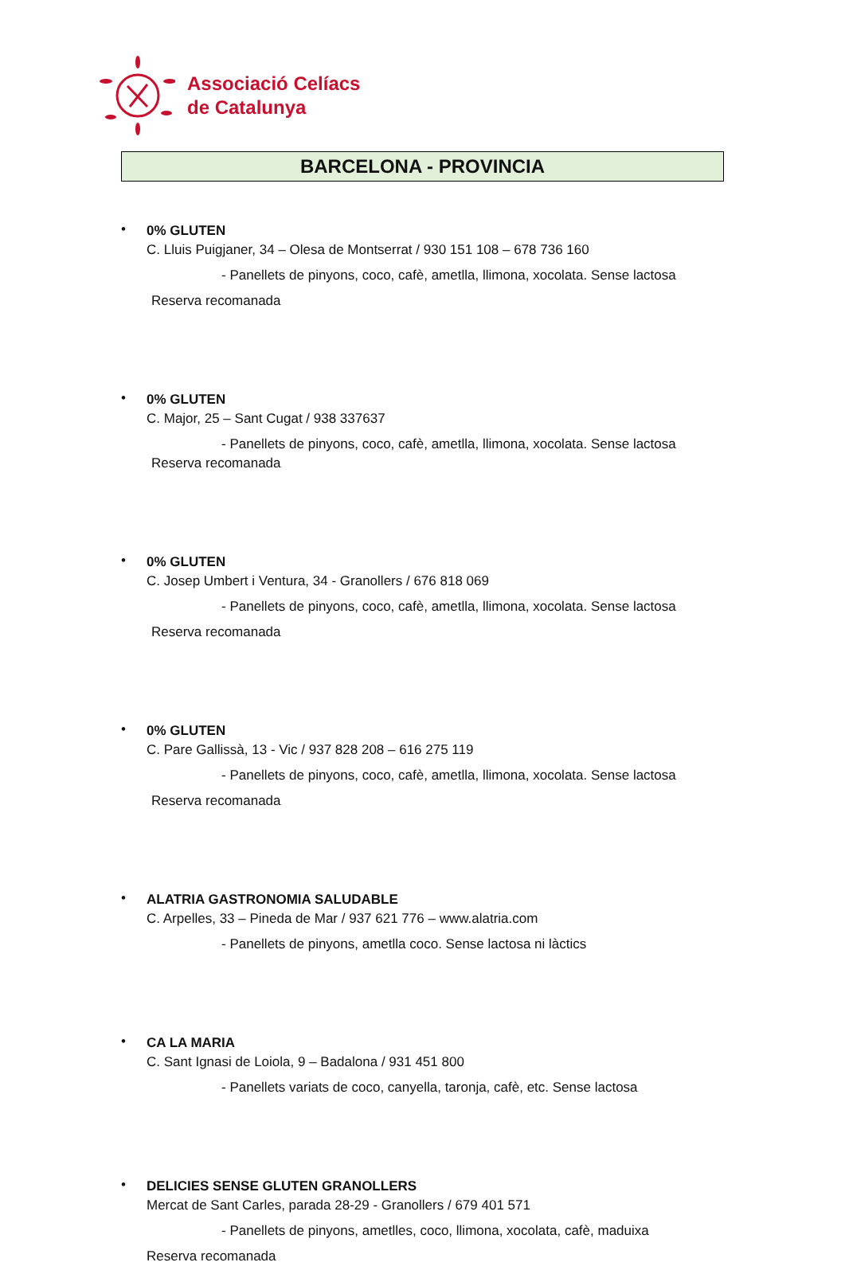Associació Celíacs
de Catalunya
BARCELONA - PROVINCIA
•
0% GLUTEN
C. Lluis Puigjaner, 34 – Olesa de Montserrat / 930 151 108 – 678 736 160
- Panellets de pinyons, coco, cafè, ametlla, llimona, xocolata. Sense lactosa
Reserva recomanada
•
0% GLUTEN
C. Major, 25 – Sant Cugat / 938 337637
- Panellets de pinyons, coco, cafè, ametlla, llimona, xocolata. Sense lactosa
Reserva recomanada
•
0% GLUTEN
C. Josep Umbert i Ventura, 34 - Granollers / 676 818 069
- Panellets de pinyons, coco, cafè, ametlla, llimona, xocolata. Sense lactosa
Reserva recomanada
•
0% GLUTEN
C. Pare Gallissà, 13 - Vic / 937 828 208 – 616 275 119
- Panellets de pinyons, coco, cafè, ametlla, llimona, xocolata. Sense lactosa
Reserva recomanada
•
ALATRIA GASTRONOMIA SALUDABLE
C. Arpelles, 33 – Pineda de Mar / 937 621 776 – www.alatria.com
- Panellets de pinyons, ametlla coco. Sense lactosa ni làctics
•
CA LA MARIA
C. Sant Ignasi de Loiola, 9 – Badalona / 931 451 800
- Panellets variats de coco, canyella, taronja, cafè, etc. Sense lactosa
•
DELICIES SENSE GLUTEN GRANOLLERS
Mercat de Sant Carles, parada 28-29 - Granollers / 679 401 571
- Panellets de pinyons, ametlles, coco, llimona, xocolata, cafè, maduixa
Reserva recomanada